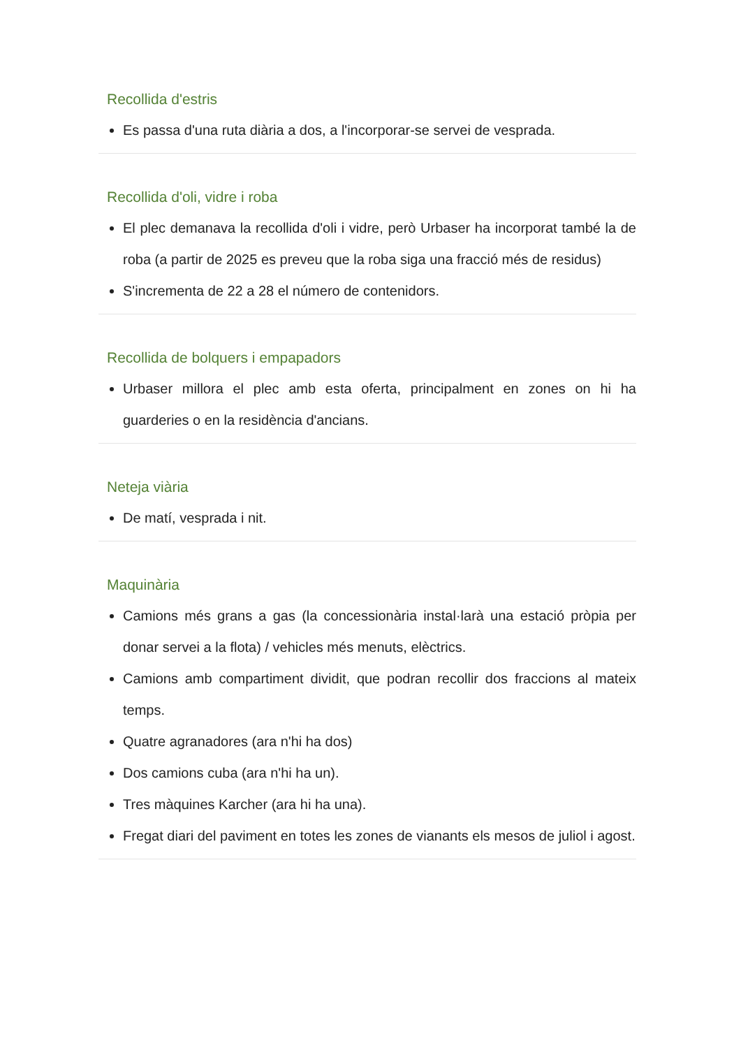Recollida d'estris
Es passa d'una ruta diària a dos, a l'incorporar-se servei de vesprada.
Recollida d'oli, vidre i roba
El plec demanava la recollida d'oli i vidre, però Urbaser ha incorporat també la de roba (a partir de 2025 es preveu que la roba siga una fracció més de residus)
S'incrementa de 22 a 28 el número de contenidors.
Recollida de bolquers i empapadors
Urbaser millora el plec amb esta oferta, principalment en zones on hi ha guarderies o en la residència d'ancians.
Neteja viària
De matí, vesprada i nit.
Maquinària
Camions més grans a gas (la concessionària instal·larà una estació pròpia per donar servei a la flota) / vehicles més menuts, elèctrics.
Camions amb compartiment dividit, que podran recollir dos fraccions al mateix temps.
Quatre agranadores (ara n'hi ha dos)
Dos camions cuba (ara n'hi ha un).
Tres màquines Karcher (ara hi ha una).
Fregat diari del paviment en totes les zones de vianants els mesos de juliol i agost.